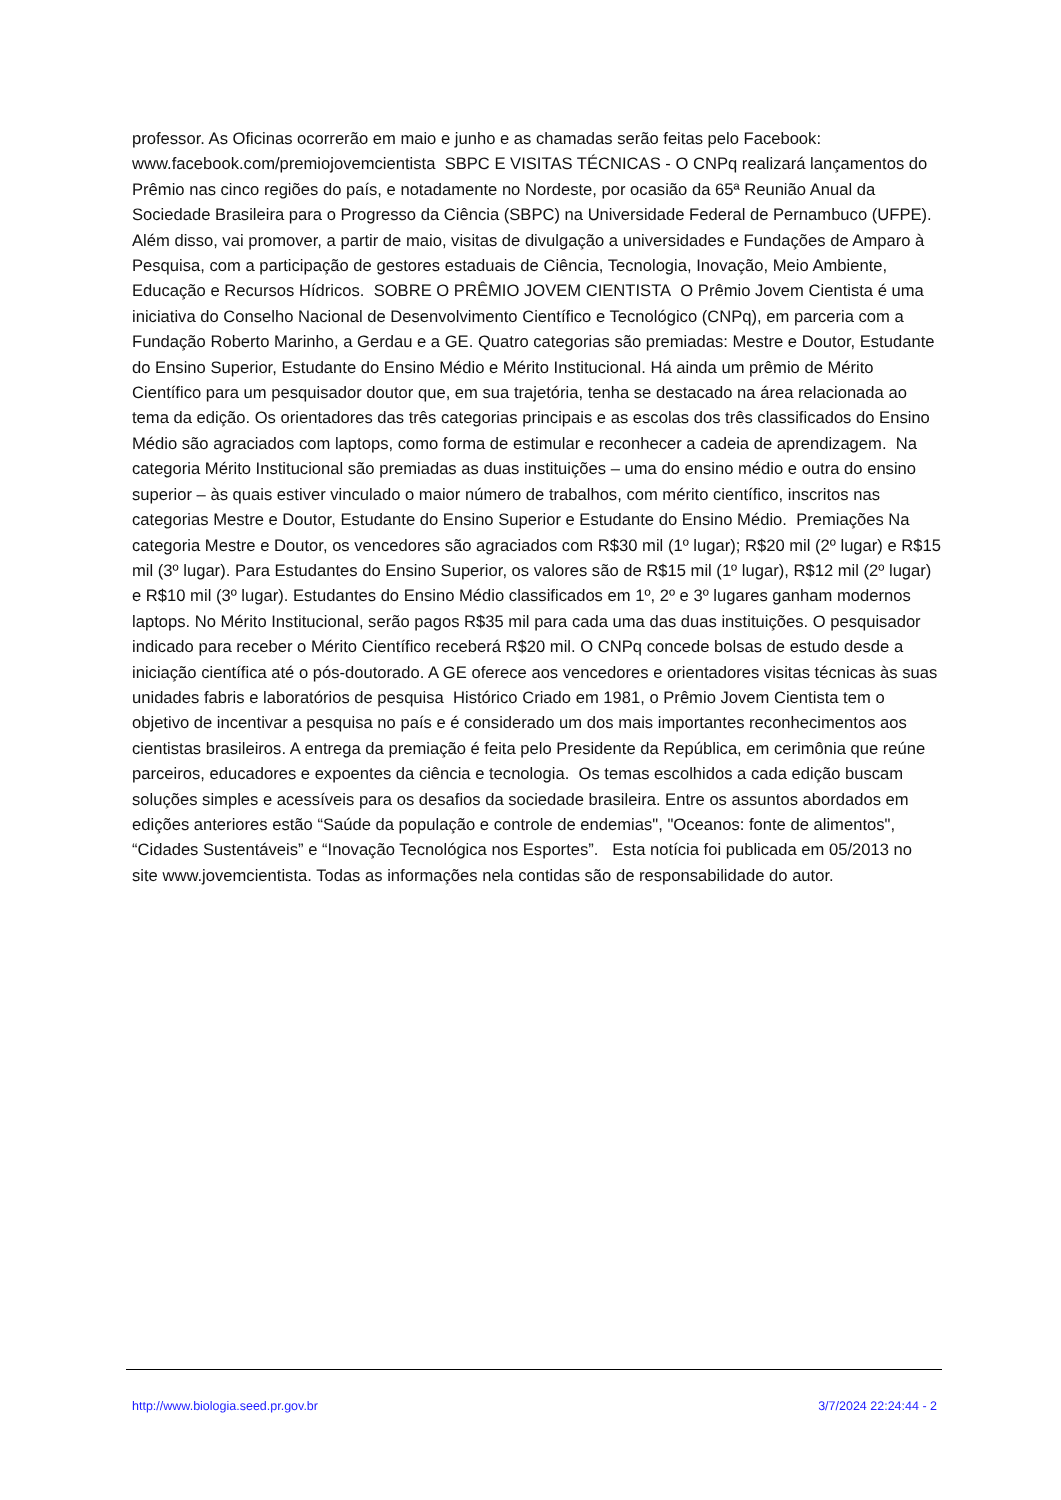professor. As Oficinas ocorrerão em maio e junho e as chamadas serão feitas pelo Facebook: www.facebook.com/premiojovemcientista SBPC E VISITAS TÉCNICAS - O CNPq realizará lançamentos do Prêmio nas cinco regiões do país, e notadamente no Nordeste, por ocasião da 65ª Reunião Anual da Sociedade Brasileira para o Progresso da Ciência (SBPC) na Universidade Federal de Pernambuco (UFPE). Além disso, vai promover, a partir de maio, visitas de divulgação a universidades e Fundações de Amparo à Pesquisa, com a participação de gestores estaduais de Ciência, Tecnologia, Inovação, Meio Ambiente, Educação e Recursos Hídricos. SOBRE O PRÊMIO JOVEM CIENTISTA O Prêmio Jovem Cientista é uma iniciativa do Conselho Nacional de Desenvolvimento Científico e Tecnológico (CNPq), em parceria com a Fundação Roberto Marinho, a Gerdau e a GE. Quatro categorias são premiadas: Mestre e Doutor, Estudante do Ensino Superior, Estudante do Ensino Médio e Mérito Institucional. Há ainda um prêmio de Mérito Científico para um pesquisador doutor que, em sua trajetória, tenha se destacado na área relacionada ao tema da edição. Os orientadores das três categorias principais e as escolas dos três classificados do Ensino Médio são agraciados com laptops, como forma de estimular e reconhecer a cadeia de aprendizagem. Na categoria Mérito Institucional são premiadas as duas instituições – uma do ensino médio e outra do ensino superior – às quais estiver vinculado o maior número de trabalhos, com mérito científico, inscritos nas categorias Mestre e Doutor, Estudante do Ensino Superior e Estudante do Ensino Médio. Premiações Na categoria Mestre e Doutor, os vencedores são agraciados com R$30 mil (1º lugar); R$20 mil (2º lugar) e R$15 mil (3º lugar). Para Estudantes do Ensino Superior, os valores são de R$15 mil (1º lugar), R$12 mil (2º lugar) e R$10 mil (3º lugar). Estudantes do Ensino Médio classificados em 1º, 2º e 3º lugares ganham modernos laptops. No Mérito Institucional, serão pagos R$35 mil para cada uma das duas instituições. O pesquisador indicado para receber o Mérito Científico receberá R$20 mil. O CNPq concede bolsas de estudo desde a iniciação científica até o pós-doutorado. A GE oferece aos vencedores e orientadores visitas técnicas às suas unidades fabris e laboratórios de pesquisa Histórico Criado em 1981, o Prêmio Jovem Cientista tem o objetivo de incentivar a pesquisa no país e é considerado um dos mais importantes reconhecimentos aos cientistas brasileiros. A entrega da premiação é feita pelo Presidente da República, em cerimônia que reúne parceiros, educadores e expoentes da ciência e tecnologia. Os temas escolhidos a cada edição buscam soluções simples e acessíveis para os desafios da sociedade brasileira. Entre os assuntos abordados em edições anteriores estão “Saúde da população e controle de endemias", "Oceanos: fonte de alimentos", “Cidades Sustentáveis” e “Inovação Tecnológica nos Esportes”. Esta notícia foi publicada em 05/2013 no site www.jovemcientista. Todas as informações nela contidas são de responsabilidade do autor.
http://www.biologia.seed.pr.gov.br 3/7/2024 22:24:44 - 2